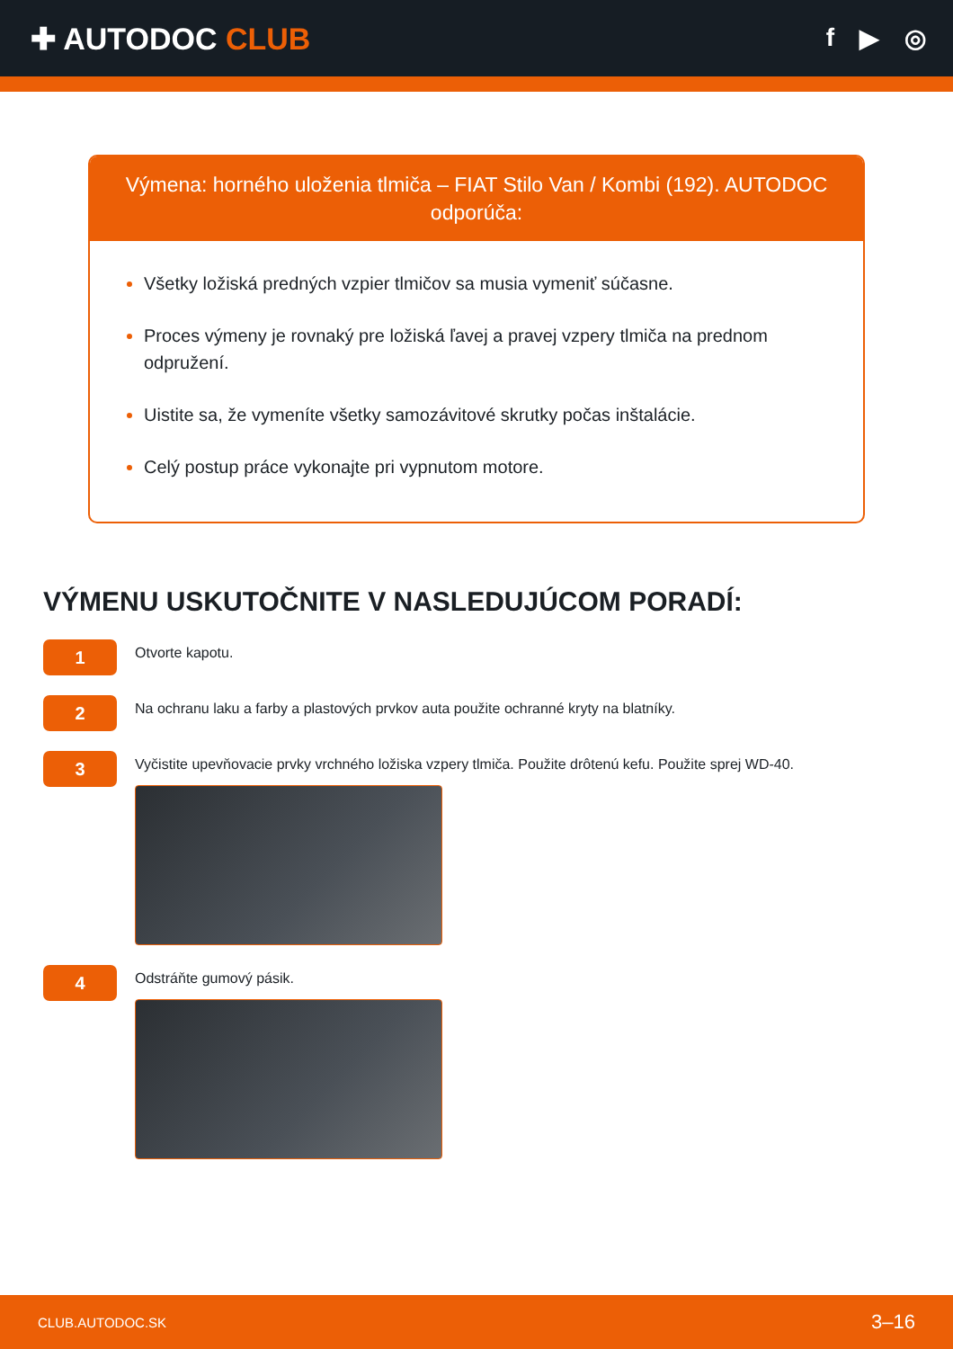✚ AUTODOC CLUB
f ▶ ◎
Výmena: horného uloženia tlmiča – FIAT Stilo Van / Kombi (192). AUTODOC odporúča:
Všetky ložiská predných vzpier tlmičov sa musia vymeniť súčasne.
Proces výmeny je rovnaký pre ložiská ľavej a pravej vzpery tlmiča na prednom odpružení.
Uistite sa, že vymeníte všetky samozávitové skrutky počas inštalácie.
Celý postup práce vykonajte pri vypnutom motore.
VÝMENU USKUTOČNITE V NASLEDUJÚCOM PORADÍ:
1
Otvorte kapotu.
2
Na ochranu laku a farby a plastových prvkov auta použite ochranné kryty na blatníky.
3
Vyčistite upevňovacie prvky vrchného ložiska vzpery tlmiča. Použite drôtenú kefu. Použite sprej WD-40.
4
Odstráňte gumový pásik.
CLUB.AUTODOC.SK 3–16